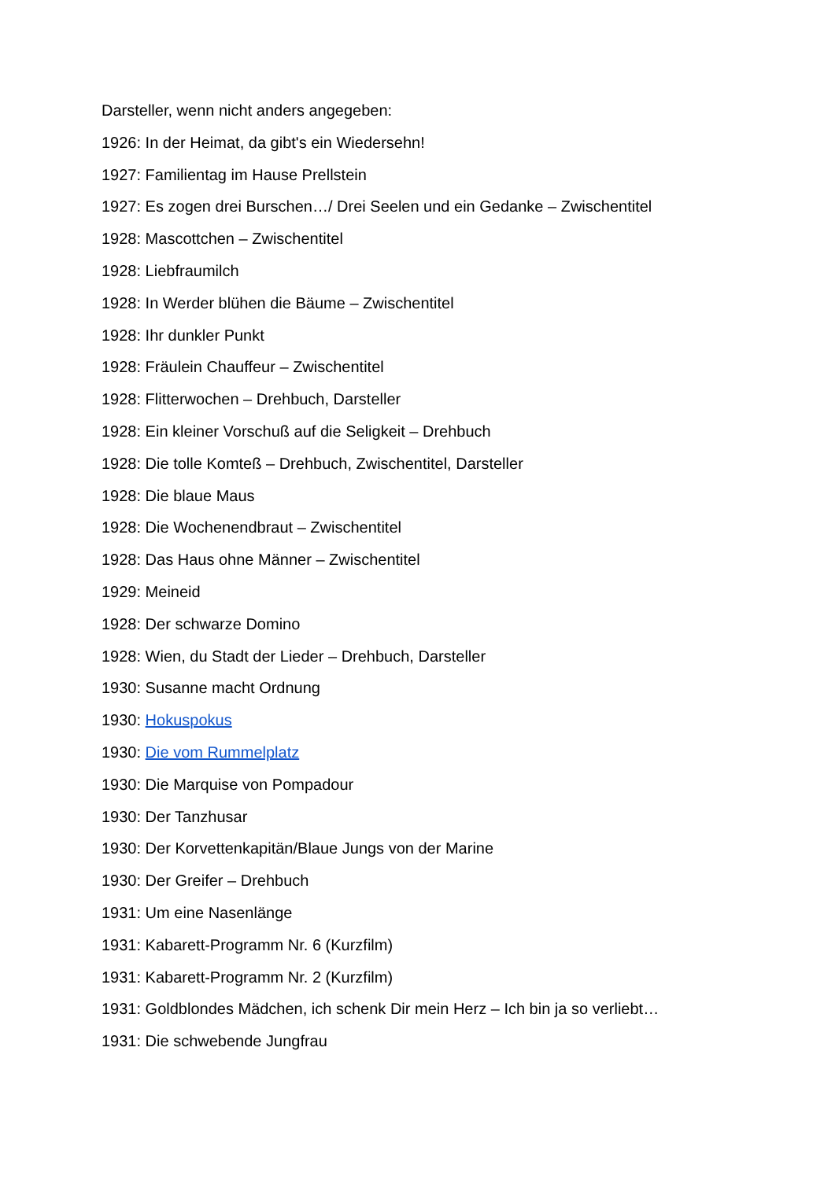Darsteller, wenn nicht anders angegeben:
1926: In der Heimat, da gibt's ein Wiedersehn!
1927: Familientag im Hause Prellstein
1927: Es zogen drei Burschen…/ Drei Seelen und ein Gedanke – Zwischentitel
1928: Mascottchen – Zwischentitel
1928: Liebfraumilch
1928: In Werder blühen die Bäume – Zwischentitel
1928: Ihr dunkler Punkt
1928: Fräulein Chauffeur – Zwischentitel
1928: Flitterwochen – Drehbuch, Darsteller
1928: Ein kleiner Vorschuß auf die Seligkeit – Drehbuch
1928: Die tolle Komteß – Drehbuch, Zwischentitel, Darsteller
1928: Die blaue Maus
1928: Die Wochenendbraut – Zwischentitel
1928: Das Haus ohne Männer – Zwischentitel
1929: Meineid
1928: Der schwarze Domino
1928: Wien, du Stadt der Lieder – Drehbuch, Darsteller
1930: Susanne macht Ordnung
1930: Hokuspokus
1930: Die vom Rummelplatz
1930: Die Marquise von Pompadour
1930: Der Tanzhusar
1930: Der Korvettenkapitän/Blaue Jungs von der Marine
1930: Der Greifer – Drehbuch
1931: Um eine Nasenlänge
1931: Kabarett-Programm Nr. 6 (Kurzfilm)
1931: Kabarett-Programm Nr. 2 (Kurzfilm)
1931: Goldblondes Mädchen, ich schenk Dir mein Herz – Ich bin ja so verliebt…
1931: Die schwebende Jungfrau